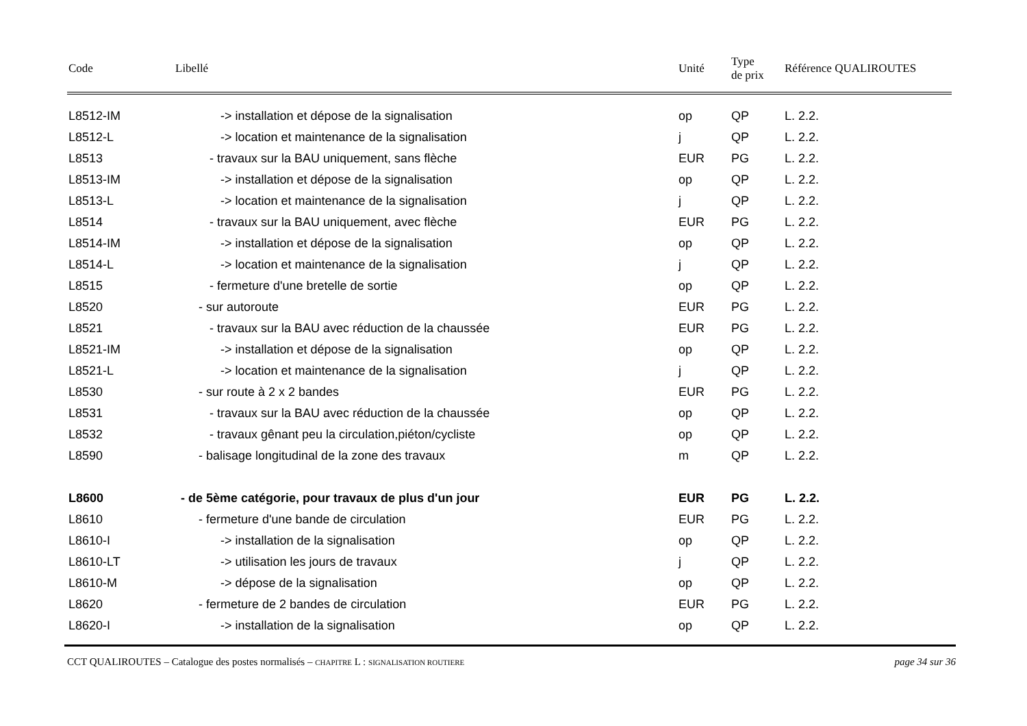| Code | Libellé | Unité | Type de prix | Référence QUALIROUTES |
| --- | --- | --- | --- | --- |
| L8512-IM | -> installation et dépose de la signalisation | op | QP | L. 2.2. |
| L8512-L | -> location et maintenance de la signalisation | j | QP | L. 2.2. |
| L8513 | - travaux sur la BAU uniquement, sans flèche | EUR | PG | L. 2.2. |
| L8513-IM | -> installation et dépose de la signalisation | op | QP | L. 2.2. |
| L8513-L | -> location et maintenance de la signalisation | j | QP | L. 2.2. |
| L8514 | - travaux sur la BAU uniquement, avec flèche | EUR | PG | L. 2.2. |
| L8514-IM | -> installation et dépose de la signalisation | op | QP | L. 2.2. |
| L8514-L | -> location et maintenance de la signalisation | j | QP | L. 2.2. |
| L8515 | - fermeture d'une bretelle de sortie | op | QP | L. 2.2. |
| L8520 | - sur autoroute | EUR | PG | L. 2.2. |
| L8521 | - travaux sur la BAU avec réduction de la chaussée | EUR | PG | L. 2.2. |
| L8521-IM | -> installation et dépose de la signalisation | op | QP | L. 2.2. |
| L8521-L | -> location et maintenance de la signalisation | j | QP | L. 2.2. |
| L8530 | - sur route à 2 x 2 bandes | EUR | PG | L. 2.2. |
| L8531 | - travaux sur la BAU avec réduction de la chaussée | op | QP | L. 2.2. |
| L8532 | - travaux gênant peu la circulation,piéton/cycliste | op | QP | L. 2.2. |
| L8590 | - balisage longitudinal de la zone des travaux | m | QP | L. 2.2. |
| L8600 | - de 5ème catégorie, pour travaux de plus d'un jour | EUR | PG | L. 2.2. |
| L8610 | - fermeture d'une bande de circulation | EUR | PG | L. 2.2. |
| L8610-I | -> installation de la signalisation | op | QP | L. 2.2. |
| L8610-LT | -> utilisation les jours de travaux | j | QP | L. 2.2. |
| L8610-M | -> dépose de la signalisation | op | QP | L. 2.2. |
| L8620 | - fermeture de 2 bandes de circulation | EUR | PG | L. 2.2. |
| L8620-I | -> installation de la signalisation | op | QP | L. 2.2. |
CCT QUALIROUTES – Catalogue des postes normalisés – CHAPITRE L : SIGNALISATION ROUTIERE page 34 sur 36